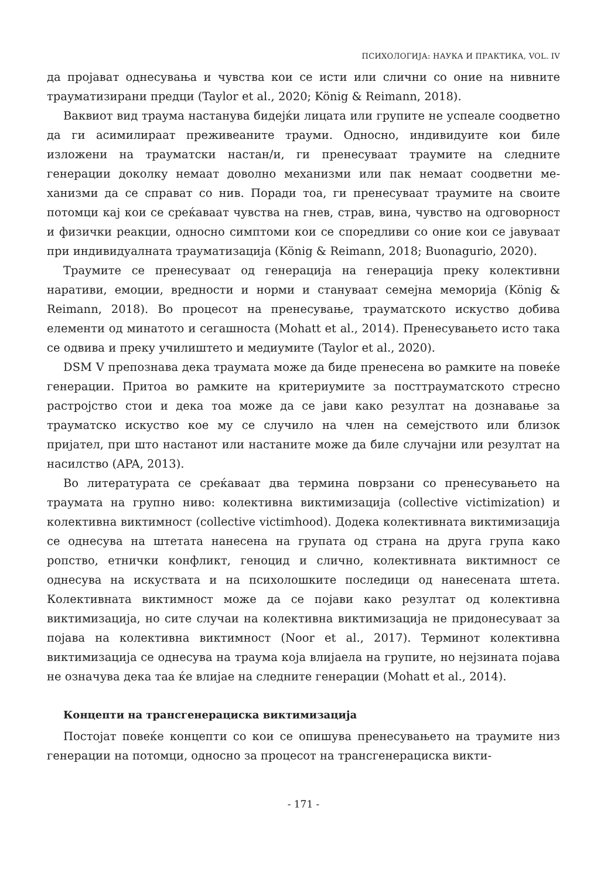ПСИХОЛОГИЈА: НАУКА И ПРАКТИКА, VOL. IV
да пројават однесувања и чувства кои се исти или слични со оние на нивните трауматизирани предци (Taylor et al., 2020; König & Reimann, 2018).
Ваквиот вид траума настанува бидејќи лицата или групите не успеале со­одветно да ги асимилираат преживеаните трауми. Односно, индивидуите кои биле изложени на трауматски настан/и, ги пренесуваат траумите на следните генерации доколку немаат доволно механизми или пак немаат соодветни ме­ханизми да се справат со нив. Поради тоа, ги пренесуваат траумите на своите потомци кај кои се среќаваат чувства на гнев, страв, вина, чувство на одго­ворност и физички реакции, односно симптоми кои се споредливи со оние кои се јавуваат при индивидуалната трауматизација (König & Reimann, 2018; Buonagurio, 2020).
Траумите се пренесуваат од генерација на генерација преку колективни наративи, емоции, вредности и норми и стануваат семејна меморија (König & Reimann, 2018). Во процесот на пренесување, трауматското искуство добива елементи од минатото и сегашноста (Mohatt et al., 2014). Пренесувањето исто така се одвива и преку училиштето и медиумите (Taylor et al., 2020).
DSM V препознава дека траумата може да биде пренесена во рамките на повеќе генерации. Притоа во рамките на критериумите за посттрауматското стресно растројство стои и дека тоа може да се јави како резултат на дознавање за трауматско искуство кое му се случило на член на семејството или близок пријател, при што настанот или настаните може да биле случајни или резултат на насилство (APA, 2013).
Во литературата се среќаваат два термина поврзани со пренесувањето на траумата на групно ниво: колективна виктимизација (collective victimization) и колективна виктимност (collective victimhood). Додека колективната викти­мизација се однесува на штетата нанесена на групата од страна на друга група како ропство, етнички конфликт, геноцид и слично, колективната виктимност се однесува на искуствата и на психолошките последици од нанесената ште­та. Колективната виктимност може да се појави како резултат од колективна виктимизација, но сите случаи на колективна виктимизација не придонесуваат за појава на колективна виктимност (Noor et al., 2017). Терминот колективна виктимизација се однесува на траума која влијаела на групите, но нејзината појава не означува дека таа ќе влијае на следните генерации (Mohatt et al., 2014).
Концепти на трансгенерациска виктимизација
Постојат повеќе концепти со кои се опишува пренесувањето на траумите низ генерации на потомци, односно за процесот на трансгенерациска викти-
- 171 -